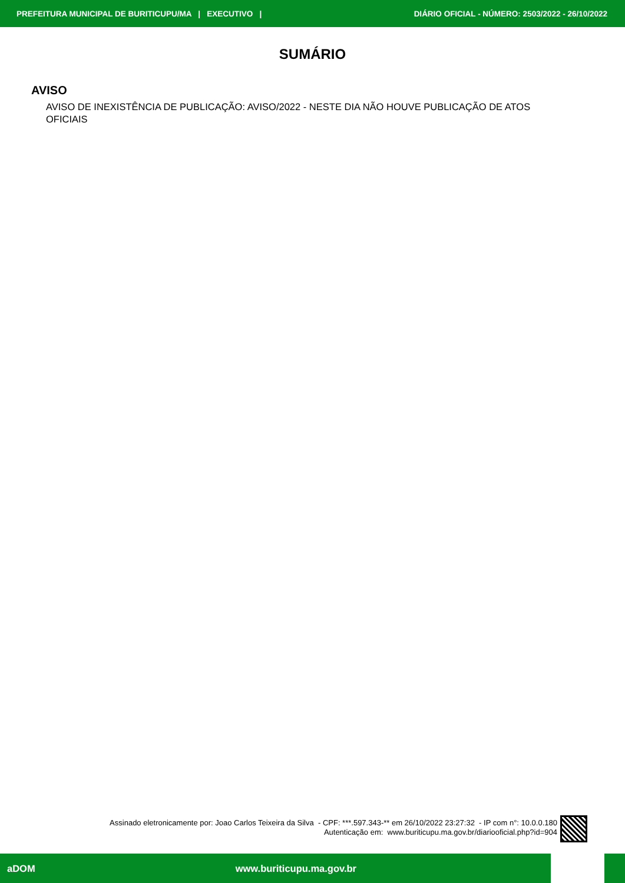PREFEITURA MUNICIPAL DE BURITICUPU/MA | EXECUTIVO | DIÁRIO OFICIAL - NÚMERO: 2503/2022 - 26/10/2022
SUMÁRIO
AVISO
AVISO DE INEXISTÊNCIA DE PUBLICAÇÃO: AVISO/2022 - NESTE DIA NÃO HOUVE PUBLICAÇÃO DE ATOS OFICIAIS
Assinado eletronicamente por: Joao Carlos Teixeira da Silva - CPF: ***.597.343-** em 26/10/2022 23:27:32 - IP com n°: 10.0.0.180
Autenticação em: www.buriticupu.ma.gov.br/diariooficial.php?id=904
aDOM www.buriticupu.ma.gov.br